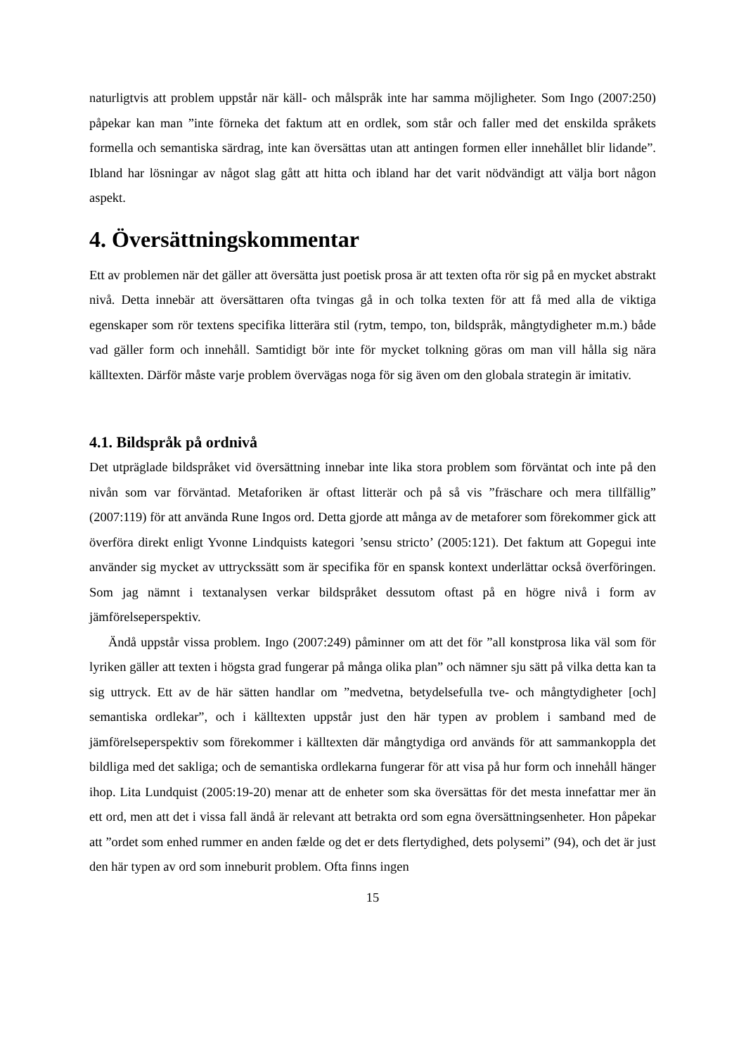naturligtvis att problem uppstår när käll- och målspråk inte har samma möjligheter. Som Ingo (2007:250) påpekar kan man ”inte förneka det faktum att en ordlek, som står och faller med det enskilda språkets formella och semantiska särdrag, inte kan översättas utan att antingen formen eller innehållet blir lidande”. Ibland har lösningar av något slag gått att hitta och ibland har det varit nödvändigt att välja bort någon aspekt.
4. Översättningskommentar
Ett av problemen när det gäller att översätta just poetisk prosa är att texten ofta rör sig på en mycket abstrakt nivå. Detta innebär att översättaren ofta tvingas gå in och tolka texten för att få med alla de viktiga egenskaper som rör textens specifika litterära stil (rytm, tempo, ton, bildspråk, mångtydigheter m.m.) både vad gäller form och innehåll. Samtidigt bör inte för mycket tolkning göras om man vill hålla sig nära källtexten. Därför måste varje problem övervägas noga för sig även om den globala strategin är imitativ.
4.1. Bildspråk på ordnivå
Det utpräglade bildspråket vid översättning innebar inte lika stora problem som förväntat och inte på den nivån som var förväntad. Metaforiken är oftast litterär och på så vis ”fräschare och mera tillfällig” (2007:119) för att använda Rune Ingos ord. Detta gjorde att många av de metaforer som förekommer gick att överföra direkt enligt Yvonne Lindquists kategori ’sensu stricto’ (2005:121). Det faktum att Gopegui inte använder sig mycket av uttryckssätt som är specifika för en spansk kontext underlättar också överföringen. Som jag nämnt i textanalysen verkar bildspråket dessutom oftast på en högre nivå i form av jämförelseperspektiv.
Ändå uppstår vissa problem. Ingo (2007:249) påminner om att det för ”all konstprosa lika väl som för lyriken gäller att texten i högsta grad fungerar på många olika plan” och nämner sju sätt på vilka detta kan ta sig uttryck. Ett av de här sätten handlar om ”medvetna, betydelsefulla tve- och mångtydigheter [och] semantiska ordlekar”, och i källtexten uppstår just den här typen av problem i samband med de jämförelseperspektiv som förekommer i källtexten där mångtydiga ord används för att sammankoppla det bildliga med det sakliga; och de semantiska ordlekarna fungerar för att visa på hur form och innehåll hänger ihop. Lita Lundquist (2005:19-20) menar att de enheter som ska översättas för det mesta innefattar mer än ett ord, men att det i vissa fall ändå är relevant att betrakta ord som egna översättningsenheter. Hon påpekar att ”ordet som enhed rummer en anden fælde og det er dets flertydighed, dets polysemi” (94), och det är just den här typen av ord som inneburit problem. Ofta finns ingen
15